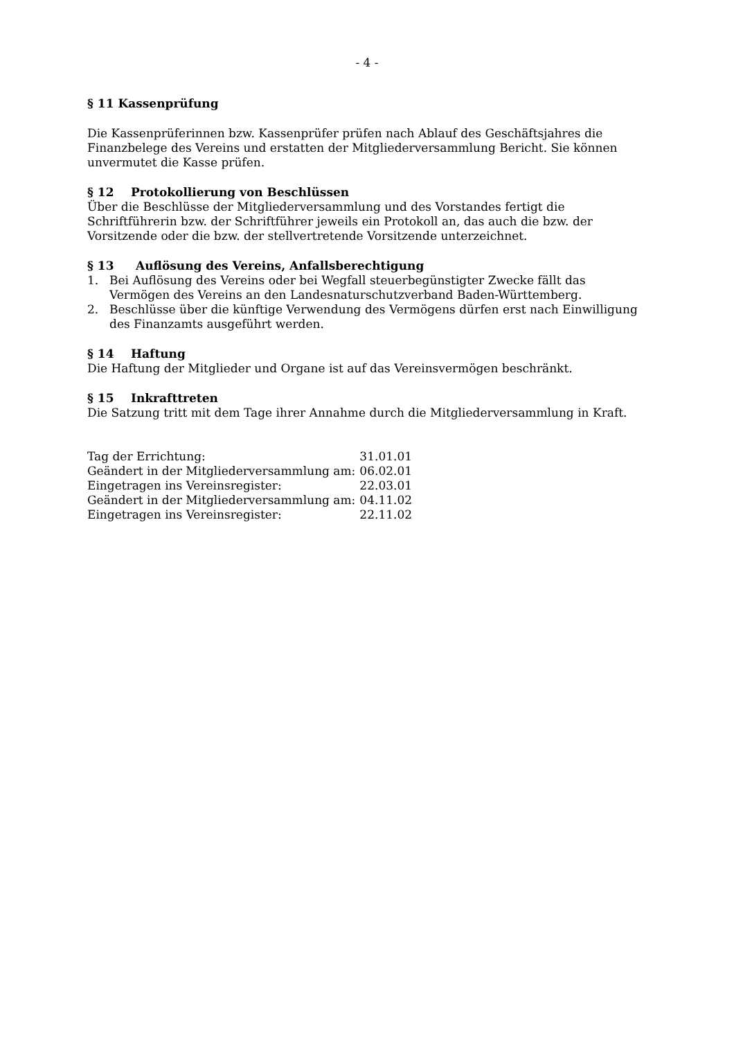- 4 -
§ 11 Kassenprüfung
Die Kassenprüferinnen bzw. Kassenprüfer prüfen nach Ablauf des Geschäftsjahres die Finanzbelege des Vereins und erstatten der Mitgliederversammlung Bericht. Sie können unvermutet die Kasse prüfen.
§ 12 Protokollierung von Beschlüssen
Über die Beschlüsse der Mitgliederversammlung und des Vorstandes fertigt die Schriftführerin bzw. der Schriftführer jeweils ein Protokoll an, das auch die bzw. der Vorsitzende oder die bzw. der stellvertretende Vorsitzende unterzeichnet.
§ 13 Auflösung des Vereins, Anfallsberechtigung
1. Bei Auflösung des Vereins oder bei Wegfall steuerbegünstigter Zwecke fällt das Vermögen des Vereins an den Landesnaturschutzverband Baden-Württemberg.
2. Beschlüsse über die künftige Verwendung des Vermögens dürfen erst nach Einwilligung des Finanzamts ausgeführt werden.
§ 14 Haftung
Die Haftung der Mitglieder und Organe ist auf das Vereinsvermögen beschränkt.
§ 15 Inkrafttreten
Die Satzung tritt mit dem Tage ihrer Annahme durch die Mitgliederversammlung in Kraft.
| Tag der Errichtung: | 31.01.01 |
| Geändert in der Mitgliederversammlung am: | 06.02.01 |
| Eingetragen ins Vereinsregister: | 22.03.01 |
| Geändert in der Mitgliederversammlung am: | 04.11.02 |
| Eingetragen ins Vereinsregister: | 22.11.02 |